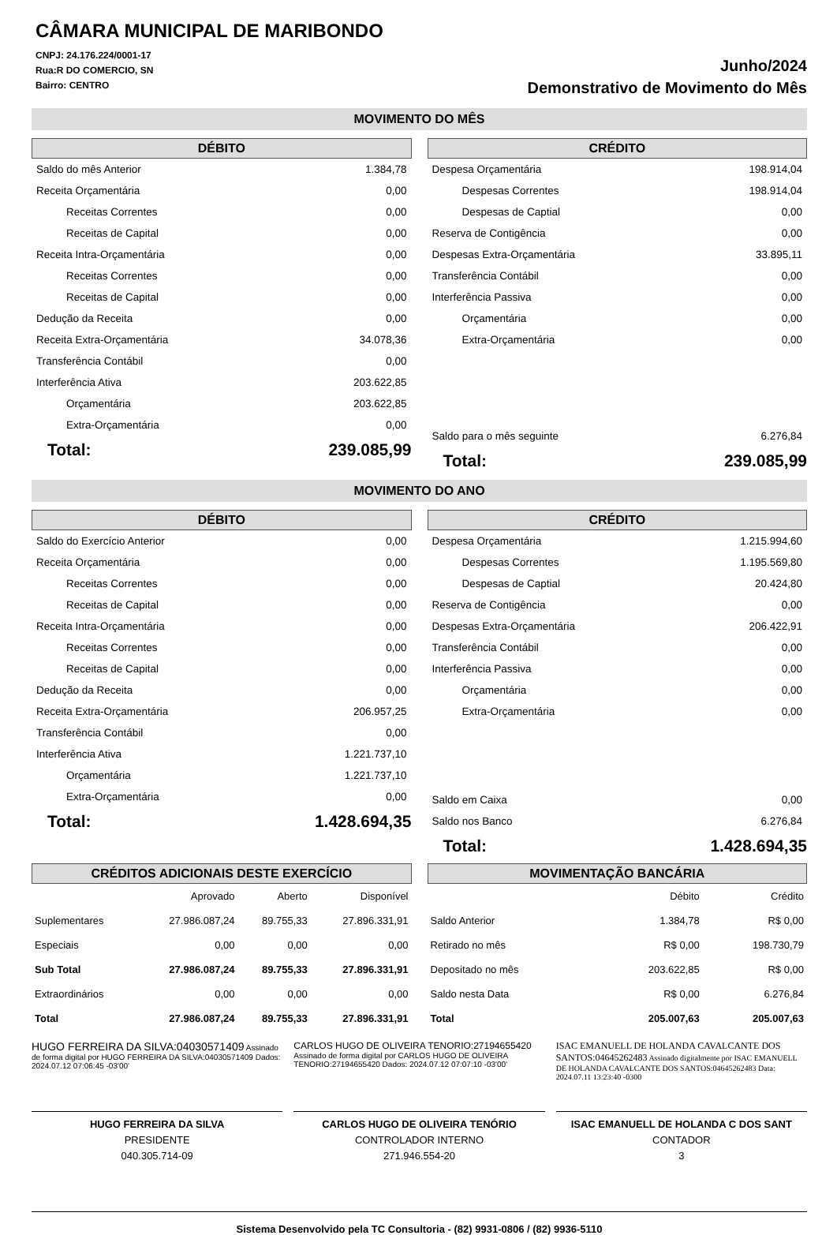CÂMARA MUNICIPAL DE MARIBONDO
CNPJ: 24.176.224/0001-17
Rua:R DO COMERCIO, SN
Bairro: CENTRO
Junho/2024
Demonstrativo de Movimento do Mês
MOVIMENTO DO MÊS
DÉBITO
| Saldo do mês Anterior | 1.384,78 |
| Receita Orçamentária | 0,00 |
| Receitas Correntes | 0,00 |
| Receitas de Capital | 0,00 |
| Receita Intra-Orçamentária | 0,00 |
| Receitas Correntes | 0,00 |
| Receitas de Capital | 0,00 |
| Dedução da Receita | 0,00 |
| Receita Extra-Orçamentária | 34.078,36 |
| Transferência Contábil | 0,00 |
| Interferência Ativa | 203.622,85 |
| Orçamentária | 203.622,85 |
| Extra-Orçamentária | 0,00 |
| Total: | 239.085,99 |
CRÉDITO
| Despesa Orçamentária | 198.914,04 |
| Despesas Correntes | 198.914,04 |
| Despesas de Captial | 0,00 |
| Reserva de Contigência | 0,00 |
| Despesas Extra-Orçamentária | 33.895,11 |
| Transferência Contábil | 0,00 |
| Interferência Passiva | 0,00 |
| Orçamentária | 0,00 |
| Extra-Orçamentária | 0,00 |
| Saldo para o mês seguinte | 6.276,84 |
| Total: | 239.085,99 |
MOVIMENTO DO ANO
DÉBITO
| Saldo do Exercício Anterior | 0,00 |
| Receita Orçamentária | 0,00 |
| Receitas Correntes | 0,00 |
| Receitas de Capital | 0,00 |
| Receita Intra-Orçamentária | 0,00 |
| Receitas Correntes | 0,00 |
| Receitas de Capital | 0,00 |
| Dedução da Receita | 0,00 |
| Receita Extra-Orçamentária | 206.957,25 |
| Transferência Contábil | 0,00 |
| Interferência Ativa | 1.221.737,10 |
| Orçamentária | 1.221.737,10 |
| Extra-Orçamentária | 0,00 |
| Total: | 1.428.694,35 |
CRÉDITO
| Despesa Orçamentária | 1.215.994,60 |
| Despesas Correntes | 1.195.569,80 |
| Despesas de Captial | 20.424,80 |
| Reserva de Contigência | 0,00 |
| Despesas Extra-Orçamentária | 206.422,91 |
| Transferência Contábil | 0,00 |
| Interferência Passiva | 0,00 |
| Orçamentária | 0,00 |
| Extra-Orçamentária | 0,00 |
| Saldo em Caixa | 0,00 |
| Saldo nos Banco | 6.276,84 |
| Total: | 1.428.694,35 |
CRÉDITOS ADICIONAIS DESTE EXERCÍCIO
| | Aprovado | Aberto | Disponível |
| Suplementares | 27.986.087,24 | 89.755,33 | 27.896.331,91 |
| Especiais | 0,00 | 0,00 | 0,00 |
| Sub Total | 27.986.087,24 | 89.755,33 | 27.896.331,91 |
| Extraordinários | 0,00 | 0,00 | 0,00 |
| Total | 27.986.087,24 | 89.755,33 | 27.896.331,91 |
MOVIMENTAÇÃO BANCÁRIA
| | Débito | Crédito |
| Saldo Anterior | 1.384,78 | R$ 0,00 |
| Retirado no mês | R$ 0,00 | 198.730,79 |
| Depositado no mês | 203.622,85 | R$ 0,00 |
| Saldo nesta Data | R$ 0,00 | 6.276,84 |
| Total | 205.007,63 | 205.007,63 |
HUGO FERREIRA DA SILVA:04030571409 Assinado de forma digital por HUGO FERREIRA DA SILVA:04030571409 Dados: 2024.07.12 07:06:45 -03'00'
CARLOS HUGO DE OLIVEIRA TENORIO:27194655420 Assinado de forma digital por CARLOS HUGO DE OLIVEIRA TENORIO:27194655420 Dados: 2024.07.12 07:07:10 -03'00'
ISAC EMANUELL DE HOLANDA CAVALCANTE DOS SANTOS:04645262483 Assinado digitalmente por ISAC EMANUELL DE HOLANDA CAVALCANTE DOS SANTOS:04645262483 Data: 2024.07.11 13:23:40 -0300
HUGO FERREIRA DA SILVA
PRESIDENTE
040.305.714-09
CARLOS HUGO DE OLIVEIRA TENÓRIO
CONTROLADOR INTERNO
271.946.554-20
ISAC EMANUELL DE HOLANDA C DOS SANT
CONTADOR
3
Sistema Desenvolvido pela TC Consultoria - (82) 9931-0806 / (82) 9936-5110